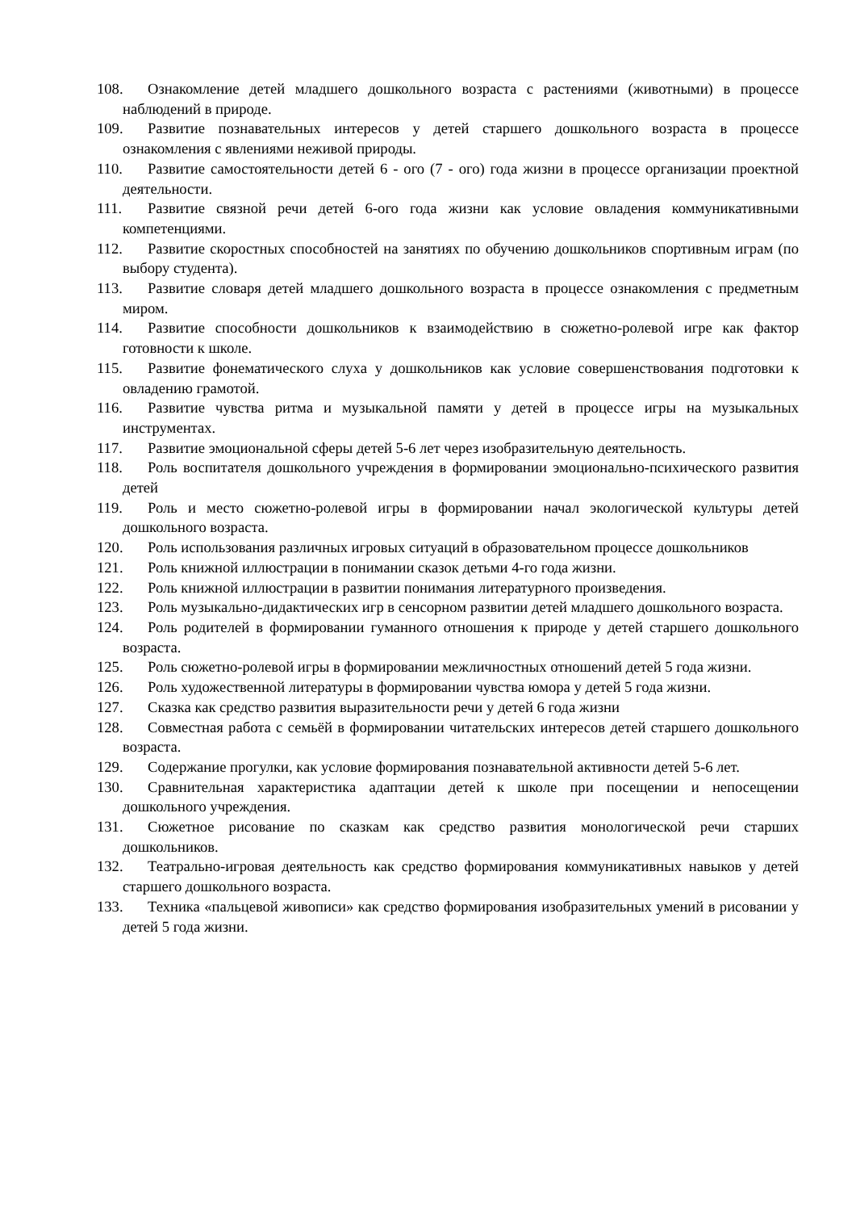108. Ознакомление детей младшего дошкольного возраста с растениями (животными) в процессе наблюдений в природе.
109. Развитие познавательных интересов у детей старшего дошкольного возраста в процессе ознакомления с явлениями неживой природы.
110. Развитие самостоятельности детей 6 - ого (7 - ого) года жизни в процессе организации проектной деятельности.
111. Развитие связной речи детей 6-ого года жизни как условие овладения коммуникативными компетенциями.
112. Развитие скоростных способностей на занятиях по обучению дошкольников спортивным играм (по выбору студента).
113. Развитие словаря детей младшего дошкольного возраста в процессе ознакомления с предметным миром.
114. Развитие способности дошкольников к взаимодействию в сюжетно-ролевой игре как фактор готовности к школе.
115. Развитие фонематического слуха у дошкольников как условие совершенствования подготовки к овладению грамотой.
116. Развитие чувства ритма и музыкальной памяти у детей в процессе игры на музыкальных инструментах.
117. Развитие эмоциональной сферы детей 5-6 лет через изобразительную деятельность.
118. Роль воспитателя дошкольного учреждения в формировании эмоционально-психического развития детей
119. Роль и место сюжетно-ролевой игры в формировании начал экологической культуры детей дошкольного возраста.
120. Роль использования различных игровых ситуаций в образовательном процессе дошкольников
121. Роль книжной иллюстрации в понимании сказок детьми 4-го года жизни.
122. Роль книжной иллюстрации в развитии понимания литературного произведения.
123. Роль музыкально-дидактических игр в сенсорном развитии детей младшего дошкольного возраста.
124. Роль родителей в формировании гуманного отношения к природе у детей старшего дошкольного возраста.
125. Роль сюжетно-ролевой игры в формировании межличностных отношений детей 5 года жизни.
126. Роль художественной литературы в формировании чувства юмора у детей 5 года жизни.
127. Сказка как средство развития выразительности речи у детей 6 года жизни
128. Совместная работа с семьёй в формировании читательских интересов детей старшего дошкольного возраста.
129. Содержание прогулки, как условие формирования познавательной активности детей 5-6 лет.
130. Сравнительная характеристика адаптации детей к школе при посещении и непосещении дошкольного учреждения.
131. Сюжетное рисование по сказкам как средство развития монологической речи старших дошкольников.
132. Театрально-игровая деятельность как средство формирования коммуникативных навыков у детей старшего дошкольного возраста.
133. Техника «пальцевой живописи» как средство формирования изобразительных умений в рисовании у детей 5 года жизни.